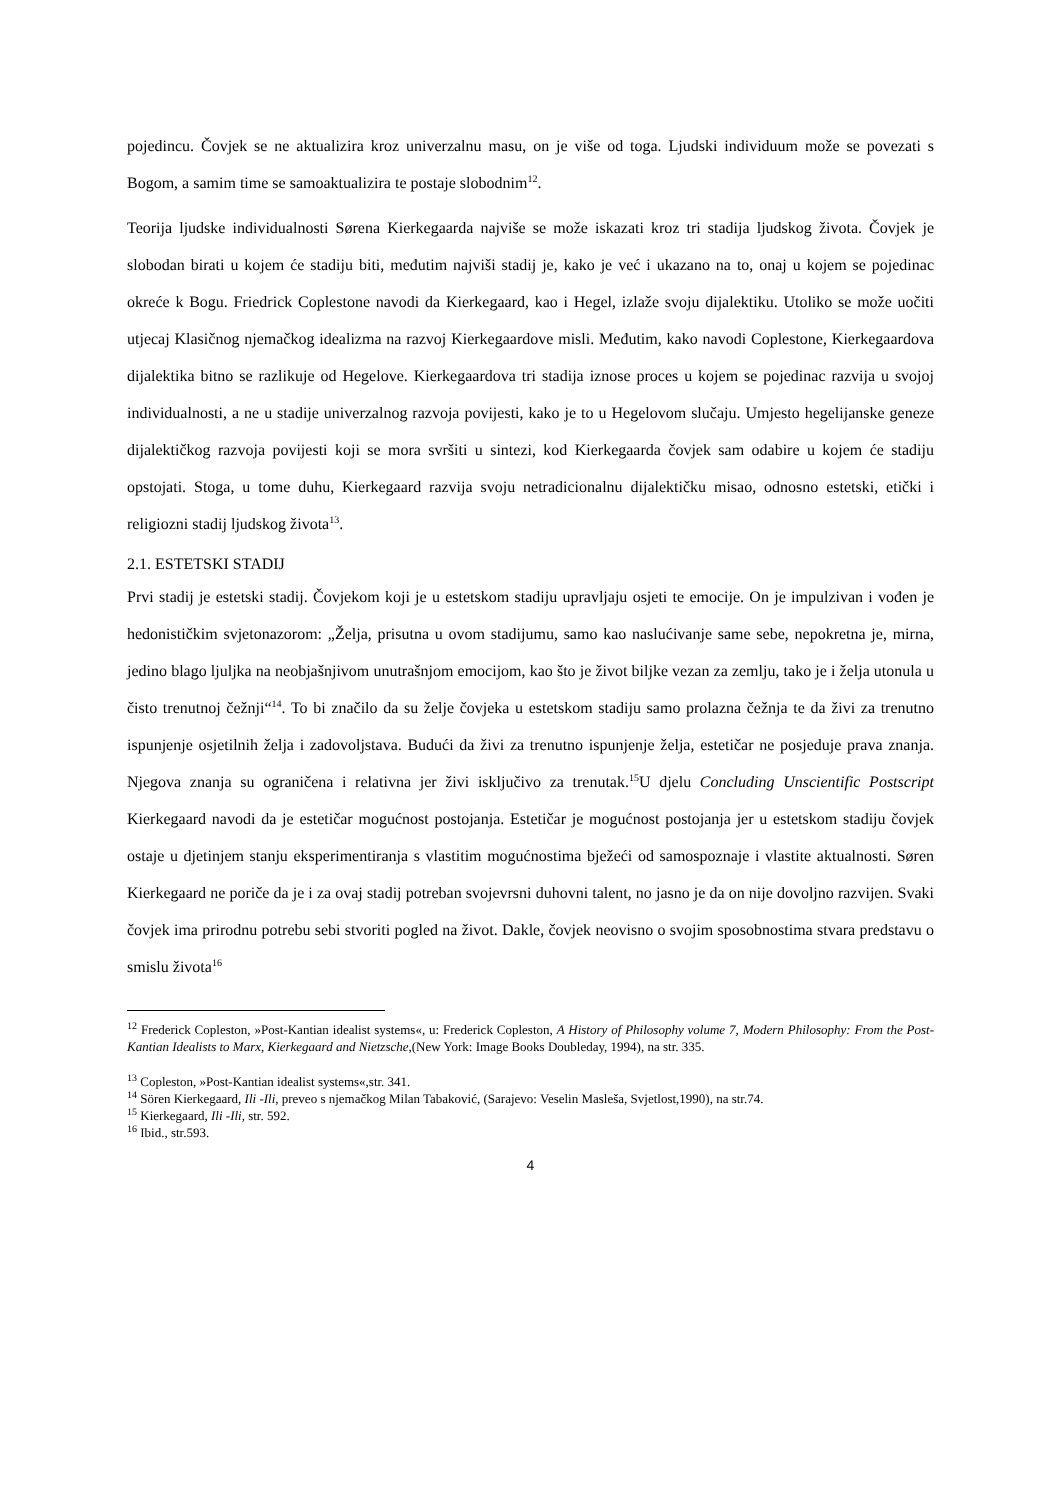pojedincu. Čovjek se ne aktualizira kroz univerzalnu masu, on je više od toga. Ljudski individuum može se povezati s Bogom, a samim time se samoaktualizira te postaje slobodnim<sup>12</sup>.
Teorija ljudske individualnosti Sørena Kierkegaarda najviše se može iskazati kroz tri stadija ljudskog života. Čovjek je slobodan birati u kojem će stadiju biti, međutim najviši stadij je, kako je već i ukazano na to, onaj u kojem se pojedinac okreće k Bogu. Friedrick Coplestone navodi da Kierkegaard, kao i Hegel, izlaže svoju dijalektiku. Utoliko se može uočiti utjecaj Klasičnog njemačkog idealizma na razvoj Kierkegaardove misli. Međutim, kako navodi Coplestone, Kierkegaardova dijalektika bitno se razlikuje od Hegelove. Kierkegaardova tri stadija iznose proces u kojem se pojedinac razvija u svojoj individualnosti, a ne u stadije univerzalnog razvoja povijesti, kako je to u Hegelovom slučaju. Umjesto hegelijanske geneze dijalektičkog razvoja povijesti koji se mora svršiti u sintezi, kod Kierkegaarda čovjek sam odabire u kojem će stadiju opstojati. Stoga, u tome duhu, Kierkegaard razvija svoju netradicionalnu dijalektičku misao, odnosno estetski, etički i religiozni stadij ljudskog života<sup>13</sup>.
2.1. ESTETSKI STADIJ
Prvi stadij je estetski stadij. Čovjekom koji je u estetskom stadiju upravljaju osjeti te emocije. On je impulzivan i vođen je hedonističkim svjetonazorom: „Želja, prisutna u ovom stadijumu, samo kao naslućivanje same sebe, nepokretna je, mirna, jedino blago ljuljka na neobjašnjivom unutrašnjom emocijom, kao što je život biljke vezan za zemlju, tako je i želja utonula u čisto trenutnoj čežnji“<sup>14</sup>. To bi značilo da su želje čovjeka u estetskom stadiju samo prolazna čežnja te da živi za trenutno ispunjenje osjetilnih želja i zadovoljstava. Budući da živi za trenutno ispunjenje želja, estetičar ne posjeduje prava znanja. Njegova znanja su ograničena i relativna jer živi isključivo za trenutak.<sup>15</sup>U djelu Concluding Unscientific Postscript Kierkegaard navodi da je estetičar mogućnost postojanja. Estetičar je mogućnost postojanja jer u estetskom stadiju čovjek ostaje u djetinjem stanju eksperimentiranja s vlastitim mogućnostima bježeći od samospoznaje i vlastite aktualnosti. Søren Kierkegaard ne poriče da je i za ovaj stadij potreban svojevrsni duhovni talent, no jasno je da on nije dovoljno razvijen. Svaki čovjek ima prirodnu potrebu sebi stvoriti pogled na život. Dakle, čovjek neovisno o svojim sposobnostima stvara predstavu o smislu života<sup>16</sup>
<sup>12</sup> Frederick Copleston, »Post-Kantian idealist systems«, u: Frederick Copleston, A History of Philosophy volume 7, Modern Philosophy: From the Post-Kantian Idealists to Marx, Kierkegaard and Nietzsche,(New York: Image Books Doubleday, 1994), na str. 335.
<sup>13</sup> Copleston, »Post-Kantian idealist systems«,str. 341.
<sup>14</sup> Sören Kierkegaard, Ili -Ili, preveo s njemačkog Milan Tabaković, (Sarajevo: Veselin Masleša, Svjetlost,1990), na str.74.
<sup>15</sup> Kierkegaard, Ili -Ili, str. 592.
<sup>16</sup> Ibid., str.593.
4